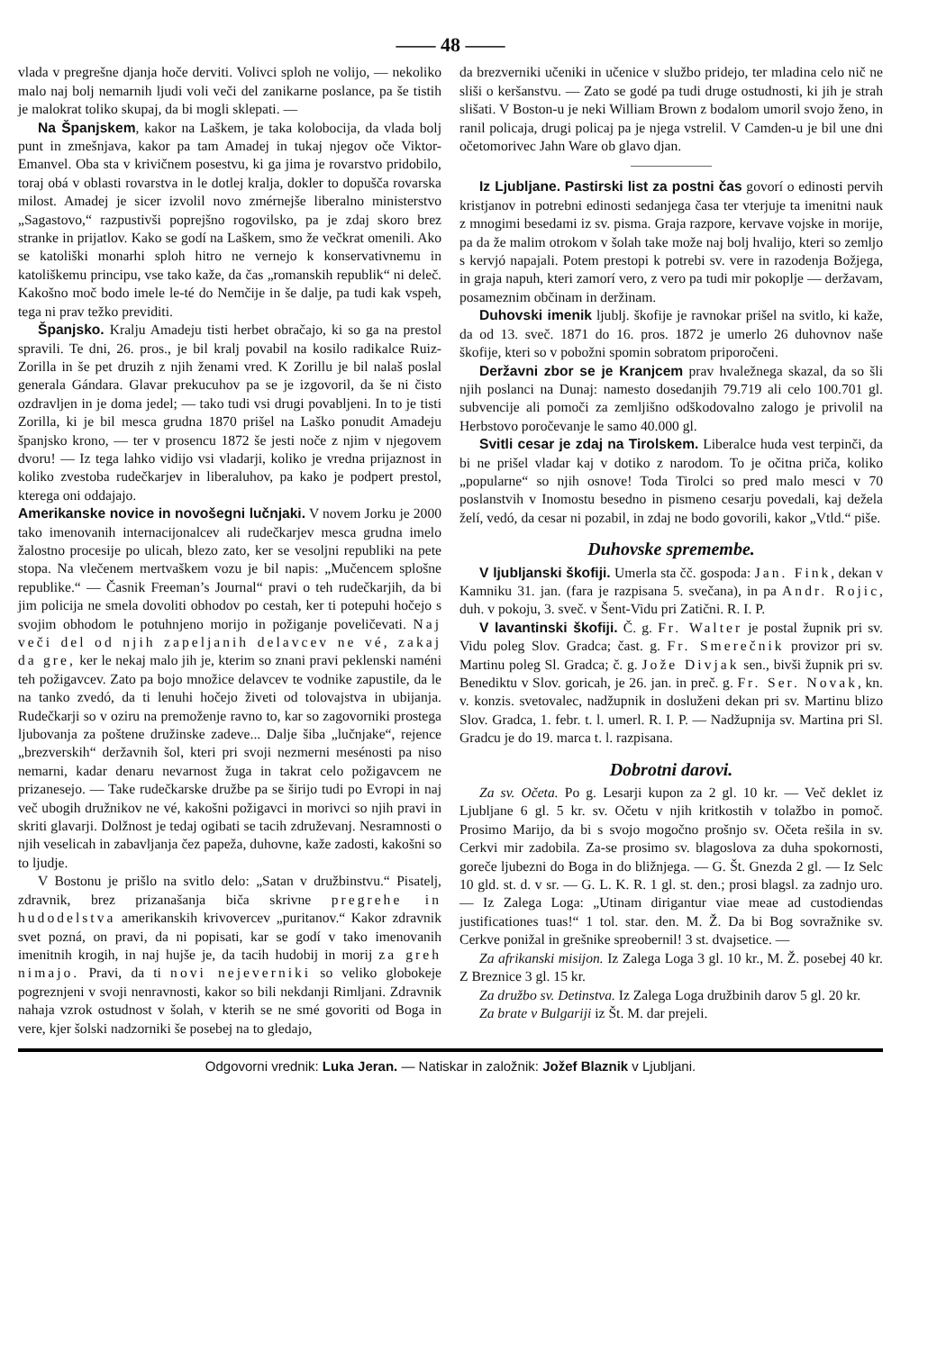—— 48 ——
vlada v pregrešne djanja hoče derviti. Volivci sploh ne volijo, — nekoliko malo naj bolj nemarnih ljudi voli veči del zanikarne poslance, pa še tistih je malokrat toliko skupaj, da bi mogli sklepati. —
Na Španjskem, kakor na Laškem, je taka kolobocija, da vlada bolj punt in zmešnjava, kakor pa tam Amadej in tukaj njegov oče Viktor-Emanvel. Oba sta v krivičnem posestvu, ki ga jima je rovarstvo pridobilo, toraj obá v oblasti rovarstva in le dotlej kralja, dokler to dopušča rovarska milost. Amadej je sicer izvolil novo zmérnejše liberalno ministerstvo „Sagastovo,“ razpustivši poprejšno rogovilsko, pa je zdaj skoro brez stranke in prijatlov. Kako se godí na Laškem, smo že večkrat omenili. Ako se katoliški monarhi sploh hitro ne vernejo k konservativnemu in katoliškemu principu, vse tako kaže, da čas „romanskih republik“ ni deleč. Kakošno moč bodo imele le-té do Nemčije in še dalje, pa tudi kak vspeh, tega ni prav težko previditi.
Španjsko. Kralju Amadeju tisti herbet obračajo, ki so ga na prestol spravili. Te dni, 26. pros., je bil kralj povabil na kosilo radikalce Ruiz-Zorilla in še pet druzih z njih ženami vred. K Zorillu je bil nalaš poslal generala Gándara. Glavar prekucuhov pa se je izgovoril, da še ni čisto ozdravljen in je doma jedel; — tako tudi vsi drugi povabljeni. In to je tisti Zorilla, ki je bil mesca grudna 1870 prišel na Laško ponudit Amadeju španjsko krono, — ter v prosencu 1872 še jesti noče z njim v njegovem dvoru! — Iz tega lahko vidijo vsi vladarji, koliko je vredna prijaznost in koliko zvestoba rudečkarjev in liberaluhov, pa kako je podpert prestol, kterega oni oddajajo.
Amerikanske novice in novošegni lučnjaki. V novem Jorku je 2000 tako imenovanih internacijonalcev ali rudečkarjev mesca grudna imelo žalostno procesije po ulicah, blezo zato, ker se vesoljni republiki na pete stopa. Na vlečenem mertvaškem vozu je bil napis: „Mučencem splošne republike.“ — Časnik Freeman’s Journal“ pravi o teh rudečkarjih, da bi jim policija ne smela dovoliti obhodov po cestah, ker ti potepuhi hočejo s svojim obhodom le potuhnjeno morijo in požiganje poveličevati. Naj veči del od njih zapeljanih delavcev ne vé, zakaj da gre, ker le nekaj malo jih je, kterim so znani pravi peklenski naméni teh požigavcev. Zato pa bojo množice delavcev te vodnike zapustile, da le na tanko zvedó, da ti lenuhi hočejo živeti od tolovajstva in ubijanja. Rudečkarji so v oziru na premoženje ravno to, kar so zagovorniki prostega ljubovanja za poštene družinske zadeve... Dalje šiba „lučnjake“, rejence „brezverskih“ deržavnih šol, kteri pri svoji nezmerni mesénosti pa niso nemarni, kadar denaru nevarnost žuga in takrat celo požigavcem ne prizanesejo. — Take rudečkarske družbe pa se širijo tudi po Evropi in naj več ubogih družnikov ne vé, kakošni požigavci in morivci so njih pravi in skriti glavarji. Dolžnost je tedaj ogibati se tacih združevanj. Nesramnosti o njih veselicah in zabavljanja čez papeža, duhovne, kaže zadosti, kakošni so to ljudje.
V Bostonu je prišlo na svitlo delo: „Satan v družbinstvu.“ Pisatelj, zdravnik, brez prizanašanja biča skrivne pregrehe in hudodelstva amerikanskih krivovercev „puritanov.“ Kakor zdravnik svet pozná, on pravi, da ni popisati, kar se godí v tako imenovanih imenitnih krogih, in naj hujše je, da tacih hudobij in morij za greh nimajo. Pravi, da ti novi nejeverniki so veliko globokeje pogreznjeni v svoji nenravnosti, kakor so bili nekdanji Rimljani. Zdravnik nahaja vzrok ostudnost v šolah, v kterih se ne smé govoriti od Boga in vere, kjer šolski nadzorniki še posebej na to gledajo,
da brezverniki učeniki in učenice v službo pridejo, ter mladina celo nič ne sliši o keršanstvu. — Zato se godé pa tudi druge ostudnosti, ki jih je strah slišati. V Boston-u je neki William Brown z bodalom umoril svojo ženo, in ranil policaja, drugi policaj pa je njega vstrelil. V Camden-u je bil une dni očetomorivec Jahn Ware ob glavo djan.
Iz Ljubljane. Pastirski list za postni čas govorí o edinosti pervih kristjanov in potrebni edinosti sedanjega časa ter vterjuje ta imenitni nauk z mnogimi besedami iz sv. pisma. Graja razpore, kervave vojske in morije, pa da že malim otrokom v šolah take može naj bolj hvalijo, kteri so zemljo s kervjó napajali. Potem prestopi k potrebi sv. vere in razodenja Božjega, in graja napuh, kteri zamorí vero, z vero pa tudi mir pokoplje — deržavam, posameznim občinam in deržinam.
Duhovski imenik ljublj. škofije je ravnokar prišel na svitlo, ki kaže, da od 13. sveč. 1871 do 16. pros. 1872 je umerlo 26 duhovnov naše škofije, kteri so v pobožni spomin sobratom priporočeni.
Deržavni zbor se je Kranjcem prav hvaležnega skazal, da so šli njih poslanci na Dunaj: namesto dosedanjih 79.719 ali celo 100.701 gl. subvencije ali pomoči za zemljišno odškodovalno zalogo je privolil na Herbstovo poročevanje le samo 40.000 gl.
Svitli cesar je zdaj na Tirolskem. Liberalce huda vest terpinči, da bi ne prišel vladar kaj v dotiko z narodom. To je očitna priča, koliko „popularne“ so njih osnove! Toda Tirolci so pred malo mesci v 70 poslanstvih v Inomostu besedno in pismeno cesarju povedali, kaj dežela želí, vedó, da cesar ni pozabil, in zdaj ne bodo govorili, kakor „Vtld.“ piše.
Duhovske spremembe.
V ljubljanski škofiji. Umerla sta čč. gospoda: Jan. Fink, dekan v Kamniku 31. jan. (fara je razpisana 5. svečana), in pa Andr. Rojic, duh. v pokoju, 3. sveč. v Šent-Vidu pri Zatični. R. I. P.
V lavantinski škofiji. Č. g. Fr. Walter je postal župnik pri sv. Vidu poleg Slov. Gradca; čast. g. Fr. Smerečnik provizor pri sv. Martinu poleg Sl. Gradca; č. g. Jože Divjak sen., bivši župnik pri sv. Benediktu v Slov. goricah, je 26. jan. in preč. g. Fr. Ser. Novak, kn. v. konzis. svetovalec, nadžupnik in dosluženi dekan pri sv. Martinu blizo Slov. Gradca, 1. febr. t. l. umerl. R. I. P. — Nadžupnija sv. Martina pri Sl. Gradcu je do 19. marca t. l. razpisana.
Dobrotni darovi.
Za sv. Očeta. Po g. Lesarji kupon za 2 gl. 10 kr. — Več deklet iz Ljubljane 6 gl. 5 kr. sv. Očetu v njih kritkostih v tolažbo in pomoč. Prosimo Marijo, da bi s svojo mogočno prošnjo sv. Očeta rešila in sv. Cerkvi mir zadobila. Za-se prosimo sv. blagoslova za duha spokornosti, goreče ljubezni do Boga in do bližnjega. — G. Št. Gnezda 2 gl. — Iz Selc 10 gld. st. d. v sr. — G. L. K. R. 1 gl. st. den.; prosi blagsl. za zadnjo uro. — Iz Zalega Loga: „Utinam dirigantur viae meae ad custodiendas justificationes tuas!“ 1 tol. star. den. M. Ž. Da bi Bog sovražnike sv. Cerkve ponižal in grešnike spreobernil! 3 st. dvajsetice. —
Za afrikanski misijon. Iz Zalega Loga 3 gl. 10 kr., M. Ž. posebej 40 kr. Z Breznice 3 gl. 15 kr.
Za družbo sv. Detinstva. Iz Zalega Loga družbinih darov 5 gl. 20 kr.
Za brate v Bulgariji iz Št. M. dar prejeli.
Odgovorni vrednik: Luka Jeran. — Natiskar in založnik: Jožef Blaznik v Ljubljani.